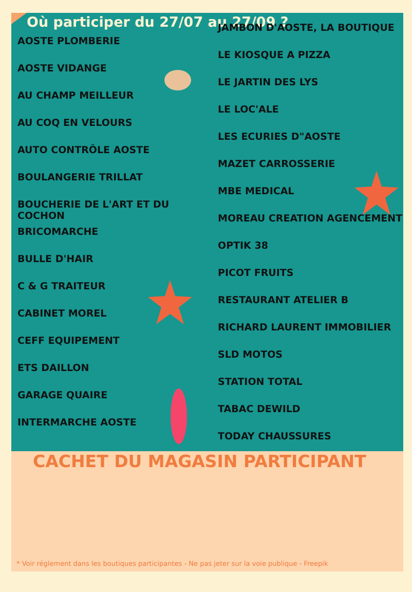Où participer du 27/07 au 27/09 ?
AOSTE PLOMBERIE
AOSTE VIDANGE
AU CHAMP MEILLEUR
AU COQ EN VELOURS
AUTO CONTRÔLE AOSTE
BOULANGERIE TRILLAT
BOUCHERIE DE L'ART ET DU COCHON
BRICOMARCHE
BULLE D'HAIR
C & G TRAITEUR
CABINET MOREL
CEFF EQUIPEMENT
ETS DAILLON
GARAGE QUAIRE
INTERMARCHE AOSTE
JAMBON D'AOSTE, LA BOUTIQUE
LE KIOSQUE A PIZZA
LE JARTIN DES LYS
LE LOC'ALE
LES ECURIES D"AOSTE
MAZET CARROSSERIE
MBE MEDICAL
MOREAU CREATION AGENCEMENT
OPTIK 38
PICOT FRUITS
RESTAURANT ATELIER B
RICHARD LAURENT IMMOBILIER
SLD MOTOS
STATION TOTAL
TABAC DEWILD
TODAY CHAUSSURES
CACHET DU MAGASIN PARTICIPANT
* Voir réglement dans les boutiques participantes - Ne pas jeter sur la voie publique - Freepik